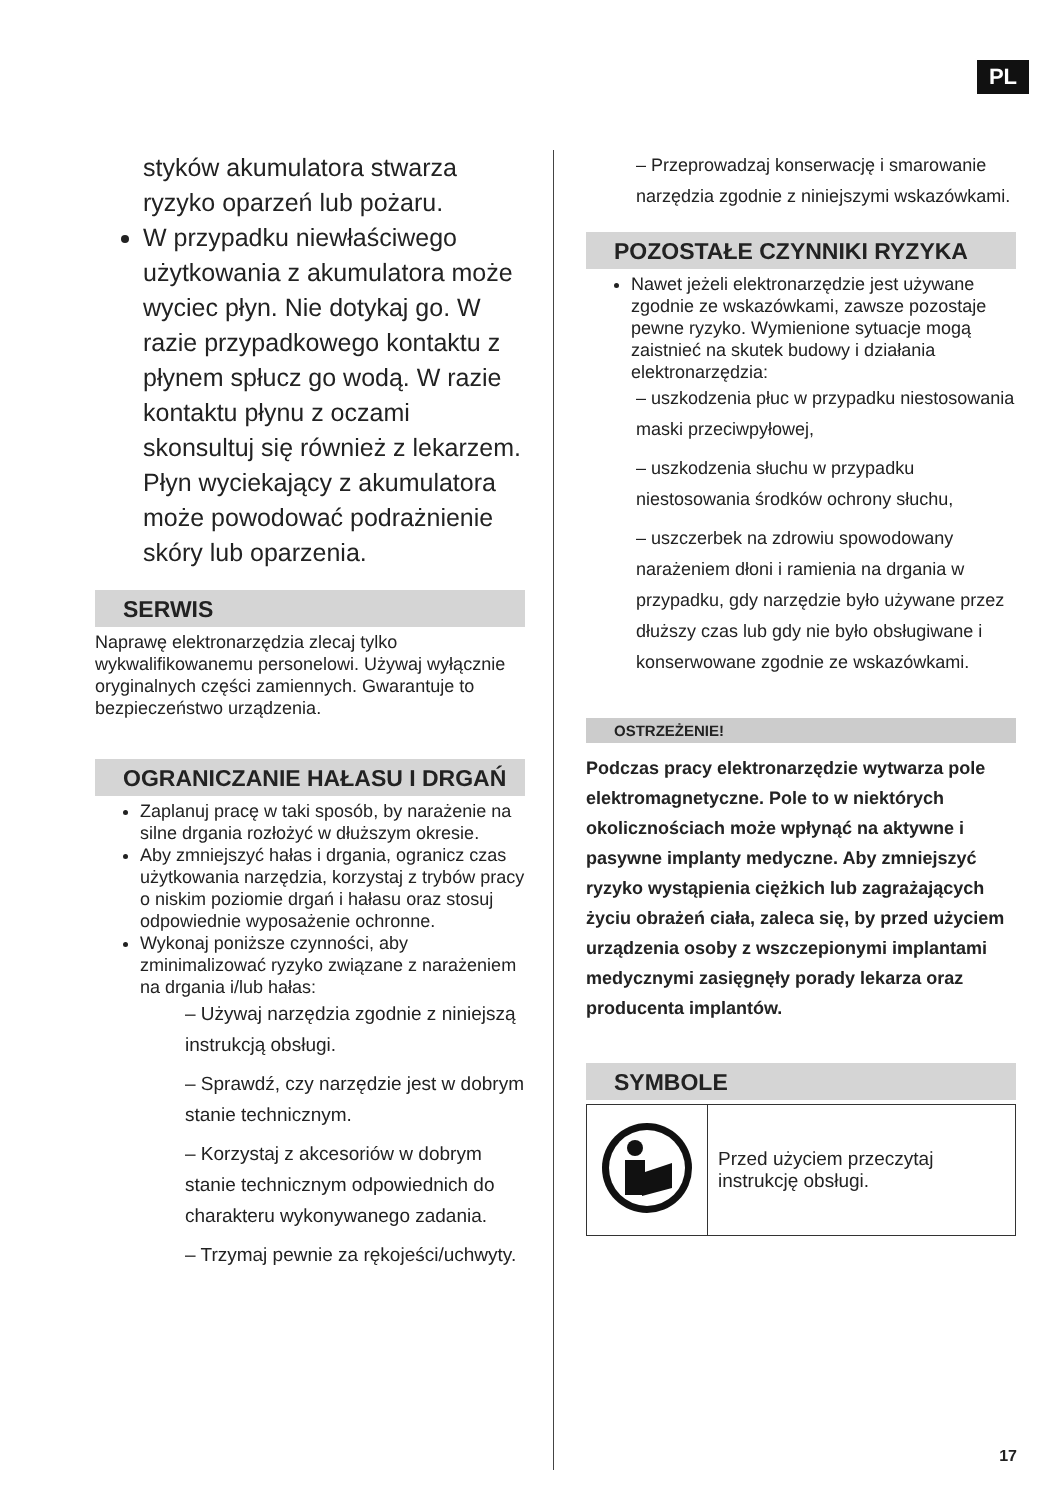PL
styków akumulatora stwarza ryzyko oparzeń lub pożaru.
W przypadku niewłaściwego użytkowania z akumulatora może wyciec płyn. Nie dotykaj go. W razie przypadkowego kontaktu z płynem spłucz go wodą. W razie kontaktu płynu z oczami skonsultuj się również z lekarzem. Płyn wyciekający z akumulatora może powodować podrażnienie skóry lub oparzenia.
SERWIS
Naprawę elektronarzędzia zlecaj tylko wykwalifikowanemu personelowi. Używaj wyłącznie oryginalnych części zamiennych. Gwarantuje to bezpieczeństwo urządzenia.
OGRANICZANIE HAŁASU I DRGAŃ
Zaplanuj pracę w taki sposób, by narażenie na silne drgania rozłożyć w dłuższym okresie.
Aby zmniejszyć hałas i drgania, ogranicz czas użytkowania narzędzia, korzystaj z trybów pracy o niskim poziomie drgań i hałasu oraz stosuj odpowiednie wyposażenie ochronne.
Wykonaj poniższe czynności, aby zminimalizować ryzyko związane z narażeniem na drgania i/lub hałas:
– Używaj narzędzia zgodnie z niniejszą instrukcją obsługi.
– Sprawdź, czy narzędzie jest w dobrym stanie technicznym.
– Korzystaj z akcesoriów w dobrym stanie technicznym odpowiednich do charakteru wykonywanego zadania.
– Trzymaj pewnie za rękojeści/uchwyty.
– Przeprowadzaj konserwację i smarowanie narzędzia zgodnie z niniejszymi wskazówkami.
POZOSTAŁE CZYNNIKI RYZYKA
Nawet jeżeli elektronarzędzie jest używane zgodnie ze wskazówkami, zawsze pozostaje pewne ryzyko. Wymienione sytuacje mogą zaistnieć na skutek budowy i działania elektronarzędzia:
– uszkodzenia płuc w przypadku niestosowania maski przeciwpyłowej,
– uszkodzenia słuchu w przypadku niestosowania środków ochrony słuchu,
– uszczerbek na zdrowiu spowodowany narażeniem dłoni i ramienia na drgania w przypadku, gdy narzędzie było używane przez dłuższy czas lub gdy nie było obsługiwane i konserwowane zgodnie ze wskazówkami.
OSTRZEŻENIE!
Podczas pracy elektronarzędzie wytwarza pole elektromagnetyczne. Pole to w niektórych okolicznościach może wpłynąć na aktywne i pasywne implanty medyczne. Aby zmniejszyć ryzyko wystąpienia ciężkich lub zagrażających życiu obrażeń ciała, zaleca się, by przed użyciem urządzenia osoby z wszczepionymi implantami medycznymi zasięgnęły porady lekarza oraz producenta implantów.
SYMBOLE
| | Przed użyciem przeczytaj instrukcję obsługi. |
17